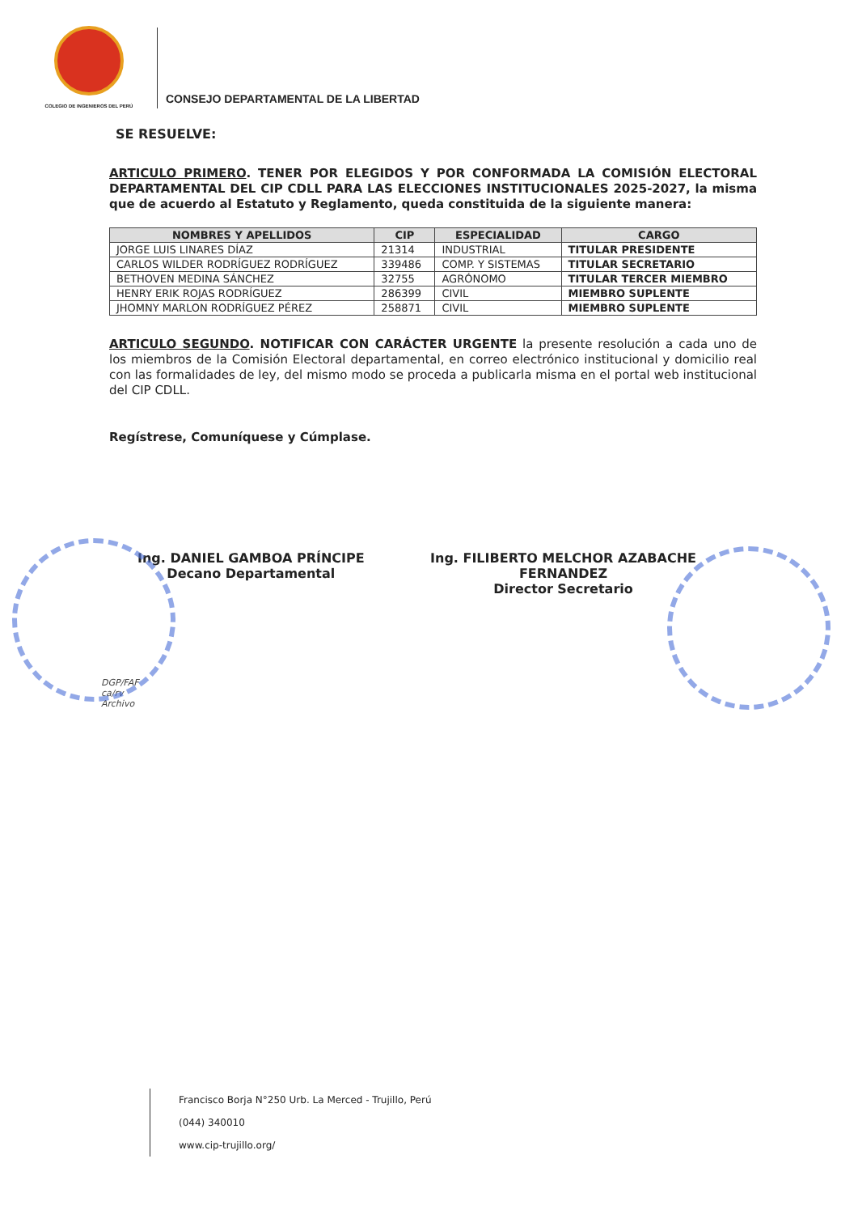COLEGIO DE INGENIEROS DEL PERÚ
CONSEJO DEPARTAMENTAL DE LA LIBERTAD
SE RESUELVE:
ARTICULO PRIMERO. TENER POR ELEGIDOS Y POR CONFORMADA LA COMISIÓN ELECTORAL DEPARTAMENTAL DEL CIP CDLL PARA LAS ELECCIONES INSTITUCIONALES 2025-2027, la misma que de acuerdo al Estatuto y Reglamento, queda constituida de la siguiente manera:
| NOMBRES Y APELLIDOS | CIP | ESPECIALIDAD | CARGO |
| --- | --- | --- | --- |
| JORGE LUIS LINARES DÍAZ | 21314 | INDUSTRIAL | TITULAR PRESIDENTE |
| CARLOS WILDER RODRÍGUEZ RODRÍGUEZ | 339486 | COMP. Y SISTEMAS | TITULAR SECRETARIO |
| BETHOVEN MEDINA SÁNCHEZ | 32755 | AGRÓNOMO | TITULAR TERCER MIEMBRO |
| HENRY ERIK ROJAS RODRÍGUEZ | 286399 | CIVIL | MIEMBRO SUPLENTE |
| JHOMNY MARLON RODRÍGUEZ PÉREZ | 258871 | CIVIL | MIEMBRO SUPLENTE |
ARTICULO SEGUNDO. NOTIFICAR CON CARÁCTER URGENTE la presente resolución a cada uno de los miembros de la Comisión Electoral departamental, en correo electrónico institucional y domicilio real con las formalidades de ley, del mismo modo se proceda a publicarla misma en el portal web institucional del CIP CDLL.
Regístrese, Comuníquese y Cúmplase.
Ing. DANIEL GAMBOA PRÍNCIPE
Decano Departamental
Ing. FILIBERTO MELCHOR AZABACHE
FERNANDEZ
Director Secretario
DGP/FAF
ca/rv
Archivo
Francisco Borja N°250 Urb. La Merced - Trujillo, Perú
(044) 340010
www.cip-trujillo.org/